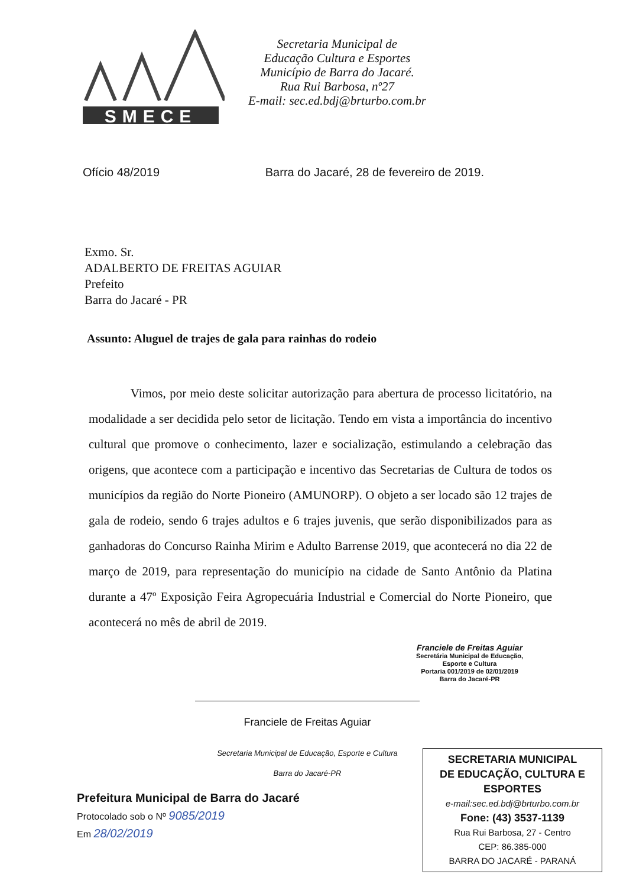SMECE
Secretaria Municipal de
Educação Cultura e Esportes
Município de Barra do Jacaré.
Rua Rui Barbosa, nº27
E-mail: sec.ed.bdj@brturbo.com.br
Ofício 48/2019 Barra do Jacaré, 28 de fevereiro de 2019.
Exmo. Sr.
ADALBERTO DE FREITAS AGUIAR
Prefeito
Barra do Jacaré - PR
Assunto: Aluguel de trajes de gala para rainhas do rodeio
Vimos, por meio deste solicitar autorização para abertura de processo licitatório, na modalidade a ser decidida pelo setor de licitação. Tendo em vista a importância do incentivo cultural que promove o conhecimento, lazer e socialização, estimulando a celebração das origens, que acontece com a participação e incentivo das Secretarias de Cultura de todos os municípios da região do Norte Pioneiro (AMUNORP). O objeto a ser locado são 12 trajes de gala de rodeio, sendo 6 trajes adultos e 6 trajes juvenis, que serão disponibilizados para as ganhadoras do Concurso Rainha Mirim e Adulto Barrense 2019, que acontecerá no dia 22 de março de 2019, para representação do município na cidade de Santo Antônio da Platina durante a 47º Exposição Feira Agropecuária Industrial e Comercial do Norte Pioneiro, que acontecerá no mês de abril de 2019.
Franciele de Freitas Aguiar
Secretária Municipal de Educação,
Esporte e Cultura
Portaria 001/2019 de 02/01/2019
Barra do Jacaré-PR
Franciele de Freitas Aguiar
Secretaria Municipal de Educação, Esporte e Cultura
Barra do Jacaré-PR
Prefeitura Municipal de Barra do Jacaré
Protocolado sob o Nº 9085/2019
Em 28/02/2019
SECRETARIA MUNICIPAL
DE EDUCAÇÃO, CULTURA E ESPORTES
e-mail:sec.ed.bdj@brturbo.com.br
Fone: (43) 3537-1139
Rua Rui Barbosa, 27 - Centro
CEP: 86.385-000
BARRA DO JACARÉ - PARANÁ